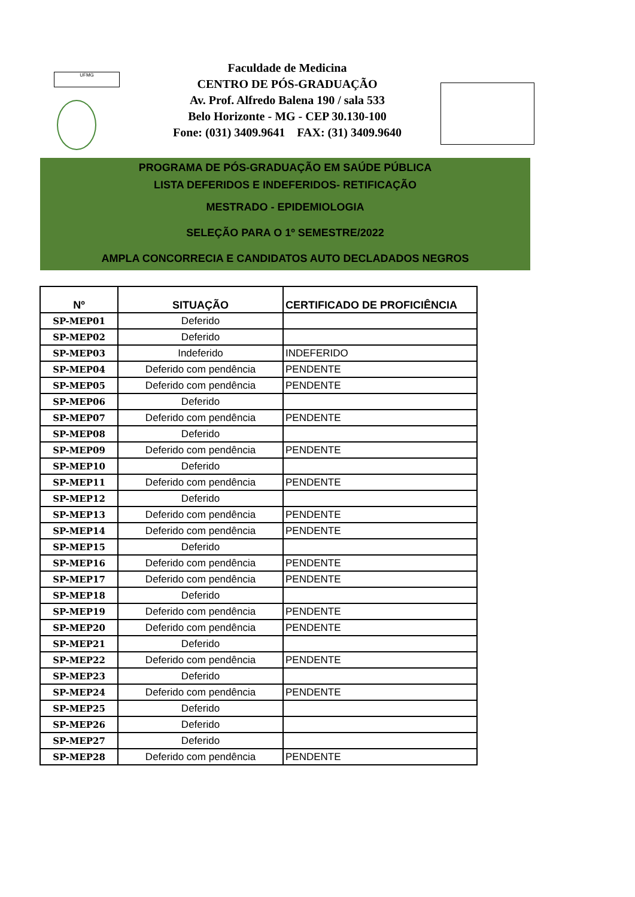UFMG
Faculdade de Medicina
CENTRO DE PÓS-GRADUAÇÃO
Av. Prof. Alfredo Balena 190 / sala 533
Belo Horizonte - MG - CEP 30.130-100
Fone: (031) 3409.9641 FAX: (31) 3409.9640
PROGRAMA DE PÓS-GRADUAÇÃO EM SAÚDE PÚBLICA
LISTA DEFERIDOS E INDEFERIDOS- RETIFICAÇÃO
MESTRADO - EPIDEMIOLOGIA
SELEÇÃO PARA O 1º SEMESTRE/2022
AMPLA CONCORRECIA E CANDIDATOS AUTO DECLADADOS NEGROS
| Nº | SITUAÇÃO | CERTIFICADO DE PROFICIÊNCIA |
| --- | --- | --- |
| SP-MEP01 | Deferido | |
| SP-MEP02 | Deferido | |
| SP-MEP03 | Indeferido | INDEFERIDO |
| SP-MEP04 | Deferido com pendência | PENDENTE |
| SP-MEP05 | Deferido com pendência | PENDENTE |
| SP-MEP06 | Deferido | |
| SP-MEP07 | Deferido com pendência | PENDENTE |
| SP-MEP08 | Deferido | |
| SP-MEP09 | Deferido com pendência | PENDENTE |
| SP-MEP10 | Deferido | |
| SP-MEP11 | Deferido com pendência | PENDENTE |
| SP-MEP12 | Deferido | |
| SP-MEP13 | Deferido com pendência | PENDENTE |
| SP-MEP14 | Deferido com pendência | PENDENTE |
| SP-MEP15 | Deferido | |
| SP-MEP16 | Deferido com pendência | PENDENTE |
| SP-MEP17 | Deferido com pendência | PENDENTE |
| SP-MEP18 | Deferido | |
| SP-MEP19 | Deferido com pendência | PENDENTE |
| SP-MEP20 | Deferido com pendência | PENDENTE |
| SP-MEP21 | Deferido | |
| SP-MEP22 | Deferido com pendência | PENDENTE |
| SP-MEP23 | Deferido | |
| SP-MEP24 | Deferido com pendência | PENDENTE |
| SP-MEP25 | Deferido | |
| SP-MEP26 | Deferido | |
| SP-MEP27 | Deferido | |
| SP-MEP28 | Deferido com pendência | PENDENTE |